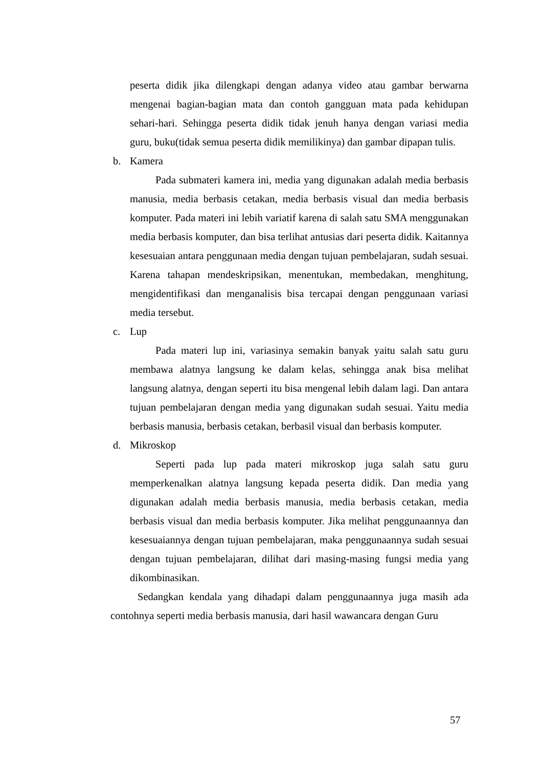peserta didik jika dilengkapi dengan adanya video atau gambar berwarna mengenai bagian-bagian mata dan contoh gangguan mata pada kehidupan sehari-hari. Sehingga peserta didik tidak jenuh hanya dengan variasi media guru, buku(tidak semua peserta didik memilikinya) dan gambar dipapan tulis.
b. Kamera
Pada submateri kamera ini, media yang digunakan adalah media berbasis manusia, media berbasis cetakan, media berbasis visual dan media berbasis komputer. Pada materi ini lebih variatif karena di salah satu SMA menggunakan media berbasis komputer, dan bisa terlihat antusias dari peserta didik. Kaitannya kesesuaian antara penggunaan media dengan tujuan pembelajaran, sudah sesuai. Karena tahapan mendeskripsikan, menentukan, membedakan, menghitung, mengidentifikasi dan menganalisis bisa tercapai dengan penggunaan variasi media tersebut.
c. Lup
Pada materi lup ini, variasinya semakin banyak yaitu salah satu guru membawa alatnya langsung ke dalam kelas, sehingga anak bisa melihat langsung alatnya, dengan seperti itu bisa mengenal lebih dalam lagi. Dan antara tujuan pembelajaran dengan media yang digunakan sudah sesuai. Yaitu media berbasis manusia, berbasis cetakan, berbasil visual dan berbasis komputer.
d. Mikroskop
Seperti pada lup pada materi mikroskop juga salah satu guru memperkenalkan alatnya langsung kepada peserta didik. Dan media yang digunakan adalah media berbasis manusia, media berbasis cetakan, media berbasis visual dan media berbasis komputer. Jika melihat penggunaannya dan kesesuaiannya dengan tujuan pembelajaran, maka penggunaannya sudah sesuai dengan tujuan pembelajaran, dilihat dari masing-masing fungsi media yang dikombinasikan.
Sedangkan kendala yang dihadapi dalam penggunaannya juga masih ada contohnya seperti media berbasis manusia, dari hasil wawancara dengan Guru
57